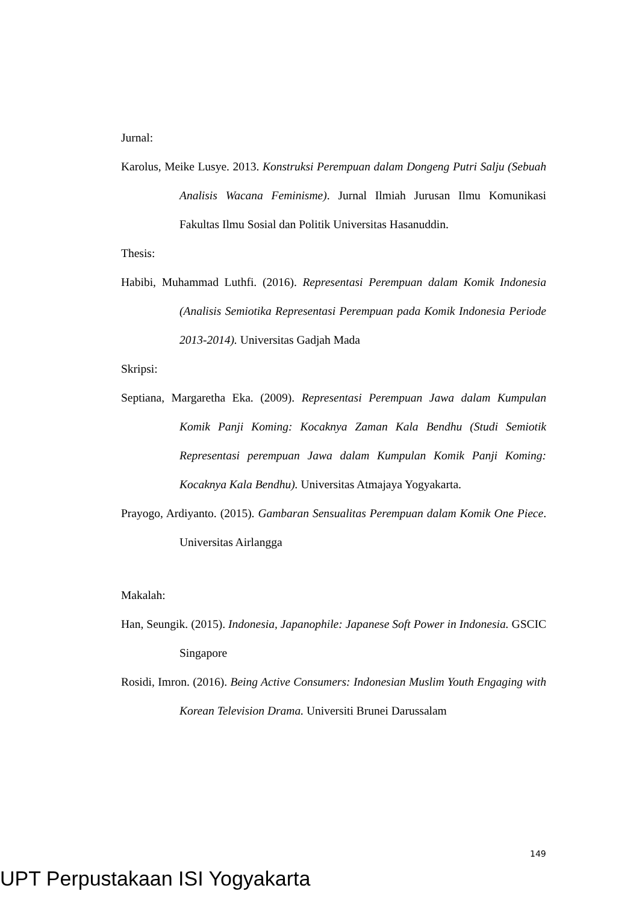Jurnal:
Karolus, Meike Lusye. 2013. Konstruksi Perempuan dalam Dongeng Putri Salju (Sebuah Analisis Wacana Feminisme). Jurnal Ilmiah Jurusan Ilmu Komunikasi Fakultas Ilmu Sosial dan Politik Universitas Hasanuddin.
Thesis:
Habibi, Muhammad Luthfi. (2016). Representasi Perempuan dalam Komik Indonesia (Analisis Semiotika Representasi Perempuan pada Komik Indonesia Periode 2013-2014). Universitas Gadjah Mada
Skripsi:
Septiana, Margaretha Eka. (2009). Representasi Perempuan Jawa dalam Kumpulan Komik Panji Koming: Kocaknya Zaman Kala Bendhu (Studi Semiotik Representasi perempuan Jawa dalam Kumpulan Komik Panji Koming: Kocaknya Kala Bendhu). Universitas Atmajaya Yogyakarta.
Prayogo, Ardiyanto. (2015). Gambaran Sensualitas Perempuan dalam Komik One Piece. Universitas Airlangga
Makalah:
Han, Seungik. (2015). Indonesia, Japanophile: Japanese Soft Power in Indonesia. GSCIC Singapore
Rosidi, Imron. (2016). Being Active Consumers: Indonesian Muslim Youth Engaging with Korean Television Drama. Universiti Brunei Darussalam
149
UPT Perpustakaan ISI Yogyakarta